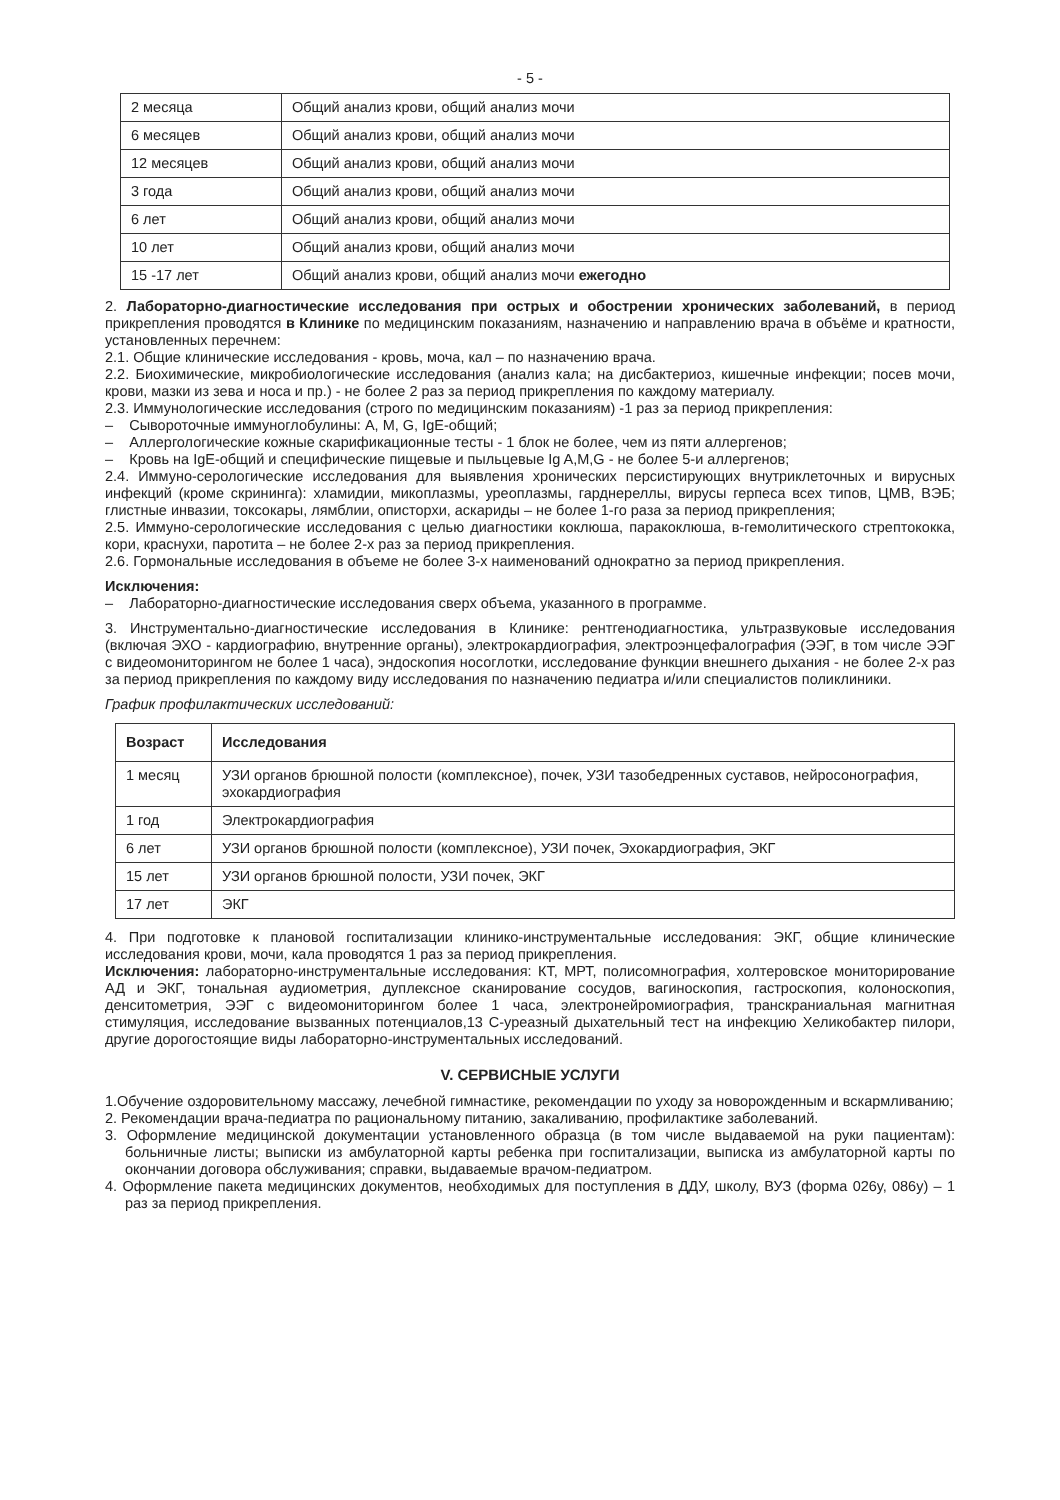- 5 -
| 2 месяца | Общий анализ крови, общий анализ мочи |
| 6 месяцев | Общий анализ крови, общий анализ мочи |
| 12 месяцев | Общий анализ крови, общий анализ мочи |
| 3 года | Общий анализ крови, общий анализ мочи |
| 6 лет | Общий анализ крови, общий анализ мочи |
| 10 лет | Общий анализ крови, общий анализ мочи |
| 15 -17 лет | Общий анализ крови, общий анализ мочи ежегодно |
2. Лабораторно-диагностические исследования при острых и обострении хронических заболеваний, в период прикрепления проводятся в Клинике по медицинским показаниям, назначению и направлению врача в объёме и кратности, установленных перечнем:
2.1. Общие клинические исследования - кровь, моча, кал – по назначению врача.
2.2. Биохимические, микробиологические исследования (анализ кала; на дисбактериоз, кишечные инфекции; посев мочи, крови, мазки из зева и носа и пр.) - не более 2 раз за период прикрепления по каждому материалу.
2.3. Иммунологические исследования (строго по медицинским показаниям) -1 раз за период прикрепления:
– Сывороточные иммуноглобулины: A, M, G, IgE-общий;
– Аллергологические кожные скарификационные тесты - 1 блок не более, чем из пяти аллергенов;
– Кровь на IgE-общий и специфические пищевые и пыльцевые Ig A,M,G - не более 5-и аллергенов;
2.4. Иммуно-серологические исследования для выявления хронических персистирующих внутриклеточных и вирусных инфекций (кроме скрининга): хламидии, микоплазмы, уреоплазмы, гарднереллы, вирусы герпеса всех типов, ЦМВ, ВЭБ; глистные инвазии, токсокары, лямблии, описторхи, аскариды – не более 1-го раза за период прикрепления;
2.5. Иммуно-серологические исследования с целью диагностики коклюша, паракоклюша, в-гемолитического стрептококка, кори, краснухи, паротита – не более 2-х раз за период прикрепления.
2.6. Гормональные исследования в объеме не более 3-х наименований однократно за период прикрепления.
Исключения:
– Лабораторно-диагностические исследования сверх объема, указанного в программе.
3. Инструментально-диагностические исследования в Клинике: рентгенодиагностика, ультразвуковые исследования (включая ЭХО - кардиографию, внутренние органы), электрокардиография, электроэнцефалография (ЭЭГ, в том числе ЭЭГ с видеомониторингом не более 1 часа), эндоскопия носоглотки, исследование функции внешнего дыхания - не более 2-х раз за период прикрепления по каждому виду исследования по назначению педиатра и/или специалистов поликлиники.
График профилактических исследований:
| Возраст | Исследования |
| --- | --- |
| 1 месяц | УЗИ органов брюшной полости (комплексное), почек, УЗИ тазобедренных суставов, нейросонография, эхокардиография |
| 1 год | Электрокардиография |
| 6 лет | УЗИ органов брюшной полости (комплексное), УЗИ почек, Эхокардиография, ЭКГ |
| 15 лет | УЗИ органов брюшной полости, УЗИ почек, ЭКГ |
| 17 лет | ЭКГ |
4. При подготовке к плановой госпитализации клинико-инструментальные исследования: ЭКГ, общие клинические исследования крови, мочи, кала проводятся 1 раз за период прикрепления.
Исключения: лабораторно-инструментальные исследования: КТ, МРТ, полисомнография, холтеровское мониторирование АД и ЭКГ, тональная аудиометрия, дуплексное сканирование сосудов, вагиноскопия, гастроскопия, колоноскопия, денситометрия, ЭЭГ с видеомониторингом более 1 часа, электронейромиография, транскраниальная магнитная стимуляция, исследование вызванных потенциалов,13 С-уреазный дыхательный тест на инфекцию Хеликобактер пилори, другие дорогостоящие виды лабораторно-инструментальных исследований.
V. СЕРВИСНЫЕ УСЛУГИ
1.Обучение оздоровительному массажу, лечебной гимнастике, рекомендации по уходу за новорожденным и вскармливанию;
2. Рекомендации врача-педиатра по рациональному питанию, закаливанию, профилактике заболеваний.
3. Оформление медицинской документации установленного образца (в том числе выдаваемой на руки пациентам): больничные листы; выписки из амбулаторной карты ребенка при госпитализации, выписка из амбулаторной карты по окончании договора обслуживания; справки, выдаваемые врачом-педиатром.
4. Оформление пакета медицинских документов, необходимых для поступления в ДДУ, школу, ВУЗ (форма 026у, 086у) – 1 раз за период прикрепления.